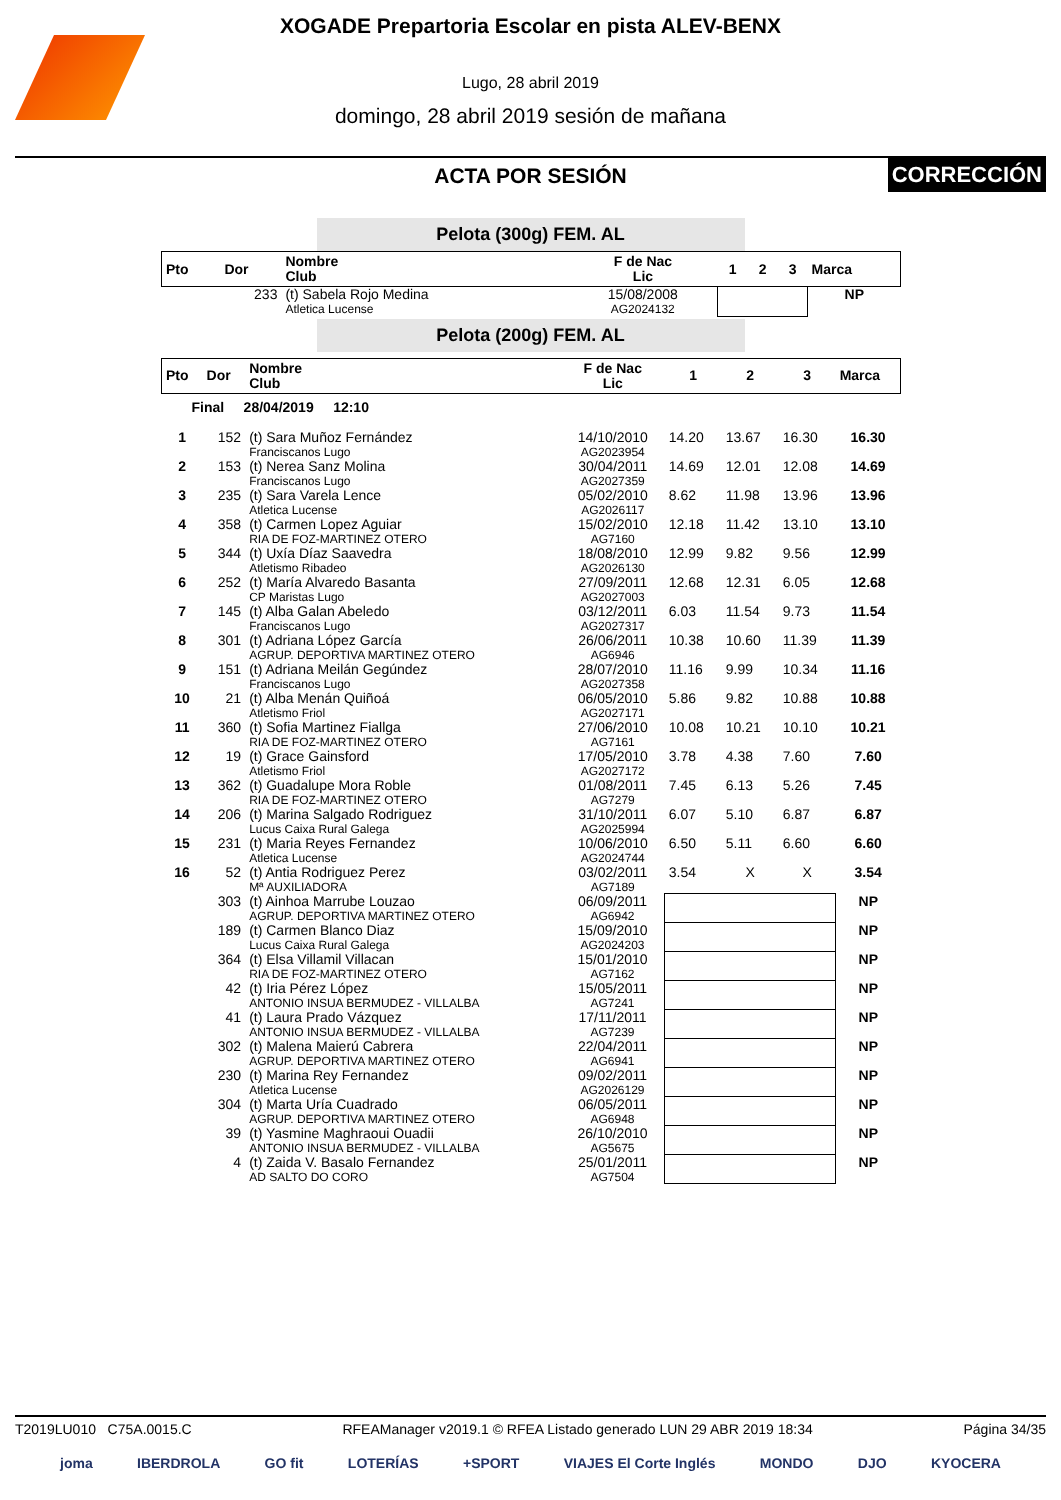XOGADE Prepartoria Escolar en pista ALEV-BENX
Lugo, 28 abril 2019
domingo, 28 abril 2019 sesión de mañana
ACTA POR SESIÓN
CORRECCIÓN
Pelota (300g) FEM. AL
| Pto | Dor | Nombre Club | F de Nac Lic | 1 | 2 | 3 | Marca |
| --- | --- | --- | --- | --- | --- | --- | --- |
| | 233 | (t) Sabela Rojo Medina Atletica Lucense | 15/08/2008 AG2024132 | | | | NP |
Pelota (200g) FEM. AL
| Pto | Dor | Nombre Club | F de Nac Lic | 1 | 2 | 3 | Marca |
| --- | --- | --- | --- | --- | --- | --- | --- |
| Final 28/04/2019 12:10 | | | | | | | |
| 1 | 152 | (t) Sara Muñoz Fernández Franciscanos Lugo | 14/10/2010 AG2023954 | 14.20 | 13.67 | 16.30 | 16.30 |
| 2 | 153 | (t) Nerea Sanz Molina Franciscanos Lugo | 30/04/2011 AG2027359 | 14.69 | 12.01 | 12.08 | 14.69 |
| 3 | 235 | (t) Sara Varela Lence Atletica Lucense | 05/02/2010 AG2026117 | 8.62 | 11.98 | 13.96 | 13.96 |
| 4 | 358 | (t) Carmen Lopez Aguiar RIA DE FOZ-MARTINEZ OTERO | 15/02/2010 AG7160 | 12.18 | 11.42 | 13.10 | 13.10 |
| 5 | 344 | (t) Uxía Díaz Saavedra Atletismo Ribadeo | 18/08/2010 AG2026130 | 12.99 | 9.82 | 9.56 | 12.99 |
| 6 | 252 | (t) María Alvaredo Basanta CP Maristas Lugo | 27/09/2011 AG2027003 | 12.68 | 12.31 | 6.05 | 12.68 |
| 7 | 145 | (t) Alba Galan Abeledo Franciscanos Lugo | 03/12/2011 AG2027317 | 6.03 | 11.54 | 9.73 | 11.54 |
| 8 | 301 | (t) Adriana López García AGRUP. DEPORTIVA MARTINEZ OTERO | 26/06/2011 AG6946 | 10.38 | 10.60 | 11.39 | 11.39 |
| 9 | 151 | (t) Adriana Meilán Gegúndez Franciscanos Lugo | 28/07/2010 AG2027358 | 11.16 | 9.99 | 10.34 | 11.16 |
| 10 | 21 | (t) Alba Menán Quiñoá Atletismo Friol | 06/05/2010 AG2027171 | 5.86 | 9.82 | 10.88 | 10.88 |
| 11 | 360 | (t) Sofia Martinez Fiallga RIA DE FOZ-MARTINEZ OTERO | 27/06/2010 AG7161 | 10.08 | 10.21 | 10.10 | 10.21 |
| 12 | 19 | (t) Grace Gainsford Atletismo Friol | 17/05/2010 AG2027172 | 3.78 | 4.38 | 7.60 | 7.60 |
| 13 | 362 | (t) Guadalupe Mora Roble RIA DE FOZ-MARTINEZ OTERO | 01/08/2011 AG7279 | 7.45 | 6.13 | 5.26 | 7.45 |
| 14 | 206 | (t) Marina Salgado Rodriguez Lucus Caixa Rural Galega | 31/10/2011 AG2025994 | 6.07 | 5.10 | 6.87 | 6.87 |
| 15 | 231 | (t) Maria Reyes Fernandez Atletica Lucense | 10/06/2010 AG2024744 | 6.50 | 5.11 | 6.60 | 6.60 |
| 16 | 52 | (t) Antia Rodriguez Perez Mª AUXILIADORA | 03/02/2011 AG7189 | 3.54 | X | X | 3.54 |
| | 303 | (t) Ainhoa Marrube Louzao AGRUP. DEPORTIVA MARTINEZ OTERO | 06/09/2011 AG6942 | | | | NP |
| | 189 | (t) Carmen Blanco Diaz Lucus Caixa Rural Galega | 15/09/2010 AG2024203 | | | | NP |
| | 364 | (t) Elsa Villamil Villacan RIA DE FOZ-MARTINEZ OTERO | 15/01/2010 AG7162 | | | | NP |
| | 42 | (t) Iria Pérez López ANTONIO INSUA BERMUDEZ - VILLALBA | 15/05/2011 AG7241 | | | | NP |
| | 41 | (t) Laura Prado Vázquez ANTONIO INSUA BERMUDEZ - VILLALBA | 17/11/2011 AG7239 | | | | NP |
| | 302 | (t) Malena Maierú Cabrera AGRUP. DEPORTIVA MARTINEZ OTERO | 22/04/2011 AG6941 | | | | NP |
| | 230 | (t) Marina Rey Fernandez Atletica Lucense | 09/02/2011 AG2026129 | | | | NP |
| | 304 | (t) Marta Uría Cuadrado AGRUP. DEPORTIVA MARTINEZ OTERO | 06/05/2011 AG6948 | | | | NP |
| | 39 | (t) Yasmine Maghraoui Ouadii ANTONIO INSUA BERMUDEZ - VILLALBA | 26/10/2010 AG5675 | | | | NP |
| | 4 | (t) Zaida V. Basalo Fernandez AD SALTO DO CORO | 25/01/2011 AG7504 | | | | NP |
T2019LU010 C75A.0015.C RFEAManager v2019.1 © RFEA Listado generado LUN 29 ABR 2019 18:34 Página 34/35
joma IBERDROLA GO fit LOTERÍAS +SPORT VIAJES El Corte Inglés MONDO DJO KYOCERA